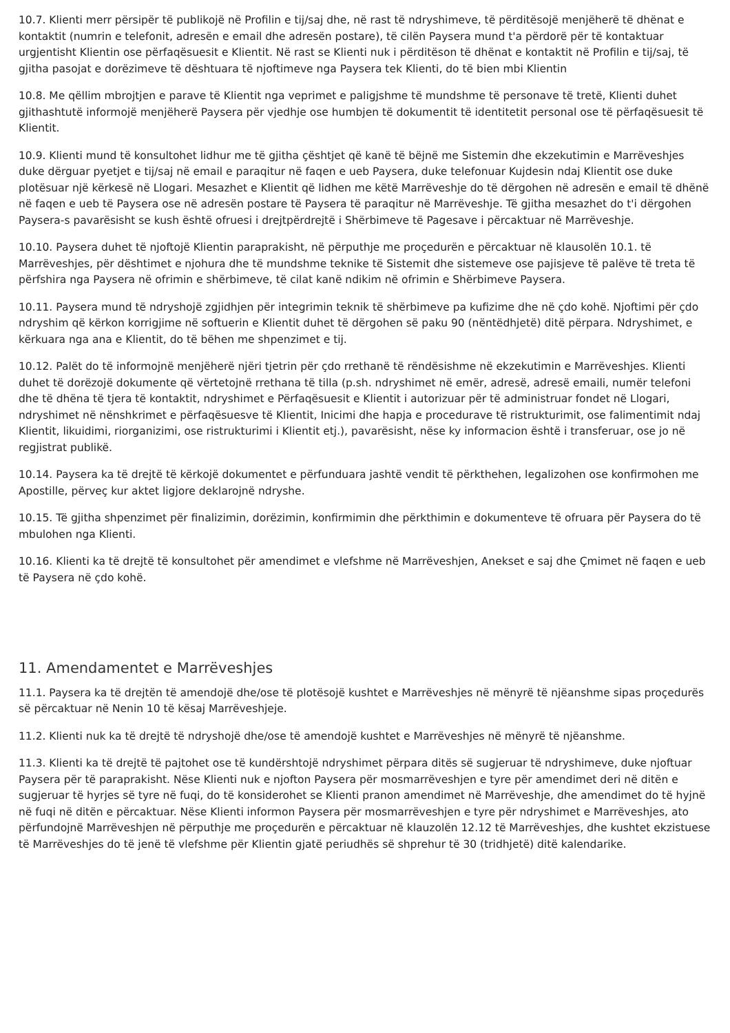10.7. Klienti merr përsipër të publikojë në Profilin e tij/saj dhe, në rast të ndryshimeve, të përditësojë menjëherë të dhënat e kontaktit (numrin e telefonit, adresën e email dhe adresën postare), të cilën Paysera mund t'a përdorë për të kontaktuar urgjentisht Klientin ose përfaqësuesit e Klientit. Në rast se Klienti nuk i përditëson të dhënat e kontaktit në Profilin e tij/saj, të gjitha pasojat e dorëzimeve të dështuara të njoftimeve nga Paysera tek Klienti, do të bien mbi Klientin
10.8. Me qëllim mbrojtjen e parave të Klientit nga veprimet e paligjshme të mundshme të personave të tretë, Klienti duhet gjithashtutë informojë menjëherë Paysera për vjedhje ose humbjen të dokumentit të identitetit personal ose të përfaqësuesit të Klientit.
10.9. Klienti mund të konsultohet lidhur me të gjitha çështjet që kanë të bëjnë me Sistemin dhe ekzekutimin e Marrëveshjes duke dërguar pyetjet e tij/saj në email e paraqitur në faqen e ueb Paysera, duke telefonuar Kujdesin ndaj Klientit ose duke plotësuar një kërkesë në Llogari. Mesazhet e Klientit që lidhen me këtë Marrëveshje do të dërgohen në adresën e email të dhënë në faqen e ueb të Paysera ose në adresën postare të Paysera të paraqitur në Marrëveshje. Të gjitha mesazhet do t'i dërgohen Paysera-s pavarësisht se kush është ofruesi i drejtpërdrejtë i Shërbimeve të Pagesave i përcaktuar në Marrëveshje.
10.10. Paysera duhet të njoftojë Klientin paraprakisht, në përputhje me proçedurën e përcaktuar në klausolën 10.1. të Marrëveshjes, për dështimet e njohura dhe të mundshme teknike të Sistemit dhe sistemeve ose pajisjeve të palëve të treta të përfshira nga Paysera në ofrimin e shërbimeve, të cilat kanë ndikim në ofrimin e Shërbimeve Paysera.
10.11. Paysera mund të ndryshojë zgjidhjen për integrimin teknik të shërbimeve pa kufizime dhe në çdo kohë. Njoftimi për çdo ndryshim që kërkon korrigjime në softuerin e Klientit duhet të dërgohen së paku 90 (nëntëdhjetë) ditë përpara. Ndryshimet, e kërkuara nga ana e Klientit, do të bëhen me shpenzimet e tij.
10.12. Palët do të informojnë menjëherë njëri tjetrin për çdo rrethanë të rëndësishme në ekzekutimin e Marrëveshjes. Klienti duhet të dorëzojë dokumente që vërtetojnë rrethana të tilla (p.sh. ndryshimet në emër, adresë, adresë emaili, numër telefoni dhe të dhëna të tjera të kontaktit, ndryshimet e Përfaqësuesit e Klientit i autorizuar për të administruar fondet në Llogari, ndryshimet në nënshkrimet e përfaqësuesve të Klientit, Inicimi dhe hapja e procedurave të ristrukturimit, ose falimentimit ndaj Klientit, likuidimi, riorganizimi, ose ristrukturimi i Klientit etj.), pavarësisht, nëse ky informacion është i transferuar, ose jo në regjistrat publikë.
10.14. Paysera ka të drejtë të kërkojë dokumentet e përfunduara jashtë vendit të përkthehen, legalizohen ose konfirmohen me Apostille, përveç kur aktet ligjore deklarojnë ndryshe.
10.15. Të gjitha shpenzimet për finalizimin, dorëzimin, konfirmimin dhe përkthimin e dokumenteve të ofruara për Paysera do të mbulohen nga Klienti.
10.16. Klienti ka të drejtë të konsultohet për amendimet e vlefshme në Marrëveshjen, Anekset e saj dhe Çmimet në faqen e ueb të Paysera në çdo kohë.
11. Amendamentet e Marrëveshjes
11.1. Paysera ka të drejtën të amendojë dhe/ose të plotësojë kushtet e Marrëveshjes në mënyrë të njëanshme sipas proçedurës së përcaktuar në Nenin 10 të kësaj Marrëveshjeje.
11.2. Klienti nuk ka të drejtë të ndryshojë dhe/ose të amendojë kushtet e Marrëveshjes në mënyrë të njëanshme.
11.3. Klienti ka të drejtë të pajtohet ose të kundërshtojë ndryshimet përpara ditës së sugjeruar të ndryshimeve, duke njoftuar Paysera për të paraprakisht. Nëse Klienti nuk e njofton Paysera për mosmarrëveshjen e tyre për amendimet deri në ditën e sugjeruar të hyrjes së tyre në fuqi, do të konsiderohet se Klienti pranon amendimet në Marrëveshje, dhe amendimet do të hyjnë në fuqi në ditën e përcaktuar. Nëse Klienti informon Paysera për mosmarrëveshjen e tyre për ndryshimet e Marrëveshjes, ato përfundojnë Marrëveshjen në përputhje me proçedurën e përcaktuar në klauzolën 12.12 të Marrëveshjes, dhe kushtet ekzistuese të Marrëveshjes do të jenë të vlefshme për Klientin gjatë periudhës së shprehur të 30 (tridhjetë) ditë kalendarike.